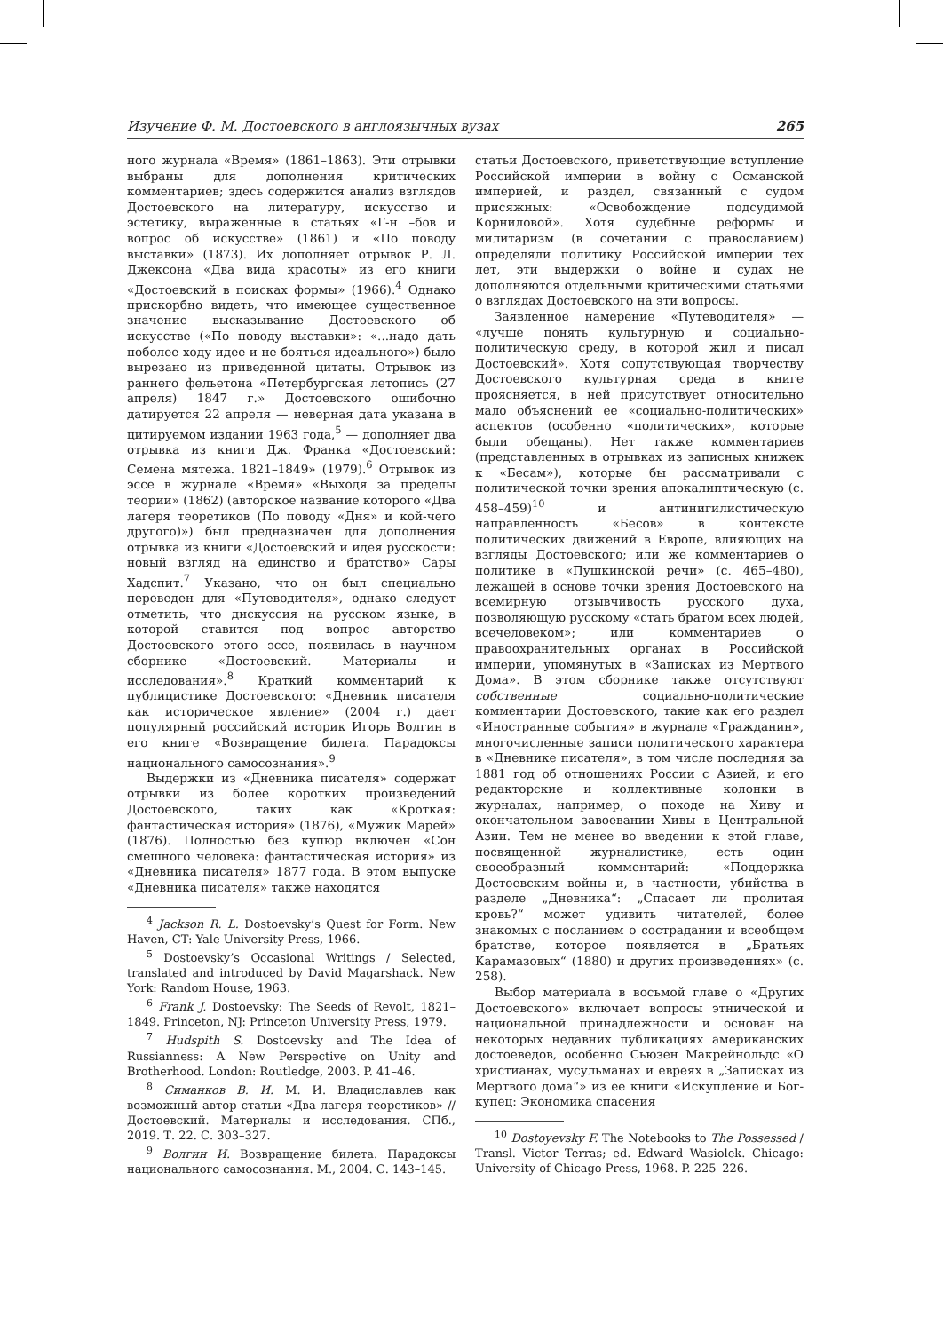Изучение Ф. М. Достоевского в англоязычных вузах 265
ного журнала «Время» (1861–1863). Эти отрывки выбраны для дополнения критических комментариев; здесь содержится анализ взглядов Достоевского на литературу, искусство и эстетику, выраженные в статьях «Г-н –бов и вопрос об искусстве» (1861) и «По поводу выставки» (1873). Их дополняет отрывок Р. Л. Джексона «Два вида красоты» из его книги «Достоевский в поисках формы» (1966).<sup>4</sup> Однако прискорбно видеть, что имеющее существенное значение высказывание Достоевского об искусстве («По поводу выставки»: «...надо дать поболее ходу идее и не бояться идеального») было вырезано из приведенной цитаты. Отрывок из раннего фельетона «Петербургская летопись (27 апреля) 1847 г.» Достоевского ошибочно датируется 22 апреля — неверная дата указана в цитируемом издании 1963 года,<sup>5</sup> — дополняет два отрывка из книги Дж. Франка «Достоевский: Семена мятежа. 1821–1849» (1979).<sup>6</sup> Отрывок из эссе в журнале «Время» «Выходя за пределы теории» (1862) (авторское название которого «Два лагеря теоретиков (По поводу «Дня» и кой-чего другого)») был предназначен для дополнения отрывка из книги «Достоевский и идея русскости: новый взгляд на единство и братство» Сары Хадспит.<sup>7</sup> Указано, что он был специально переведен для «Путеводителя», однако следует отметить, что дискуссия на русском языке, в которой ставится под вопрос авторство Достоевского этого эссе, появилась в научном сборнике «Достоевский. Материалы и исследования».<sup>8</sup> Краткий комментарий к публицистике Достоевского: «Дневник писателя как историческое явление» (2004 г.) дает популярный российский историк Игорь Волгин в его книге «Возвращение билета. Парадоксы национального самосознания».<sup>9</sup>
Выдержки из «Дневника писателя» содержат отрывки из более коротких произведений Достоевского, таких как «Кроткая: фантастическая история» (1876), «Мужик Марей» (1876). Полностью без купюр включен «Сон смешного человека: фантастическая история» из «Дневника писателя» 1877 года. В этом выпуске «Дневника писателя» также находятся
<sup>4</sup> Jackson R. L. Dostoevsky’s Quest for Form. New Haven, CT: Yale University Press, 1966.
<sup>5</sup> Dostoevsky’s Occasional Writings / Selected, translated and introduced by David Magarshack. New York: Random House, 1963.
<sup>6</sup> Frank J. Dostoevsky: The Seeds of Revolt, 1821–1849. Princeton, NJ: Princeton University Press, 1979.
<sup>7</sup> Hudspith S. Dostoevsky and The Idea of Russianness: A New Perspective on Unity and Brotherhood. London: Routledge, 2003. P. 41–46.
<sup>8</sup> Симанков В. И. М. И. Владиславлев как возможный автор статьи «Два лагеря теоретиков» // Достоевский. Материалы и исследования. СПб., 2019. Т. 22. С. 303–327.
<sup>9</sup> Волгин И. Возвращение билета. Парадоксы национального самосознания. М., 2004. С. 143–145.
статьи Достоевского, приветствующие вступление Российской империи в войну с Османской империей, и раздел, связанный с судом присяжных: «Освобождение подсудимой Корниловой». Хотя судебные реформы и милитаризм (в сочетании с православием) определяли политику Российской империи тех лет, эти выдержки о войне и судах не дополняются отдельными критическими статьями о взглядах Достоевского на эти вопросы.
Заявленное намерение «Путеводителя» — «лучше понять культурную и социально-политическую среду, в которой жил и писал Достоевский». Хотя сопутствующая творчеству Достоевского культурная среда в книге проясняется, в ней присутствует относительно мало объяснений ее «социально-политических» аспектов (особенно «политических», которые были обещаны). Нет также комментариев (представленных в отрывках из записных книжек к «Бесам»), которые бы рассматривали с политической точки зрения апокалиптическую (с. 458–459)<sup>10</sup> и антинигилистическую направленность «Бесов» в контексте политических движений в Европе, влияющих на взгляды Достоевского; или же комментариев о политике в «Пушкинской речи» (с. 465–480), лежащей в основе точки зрения Достоевского на всемирную отзывчивость русского духа, позволяющую русскому «стать братом всех людей, всечеловеком»; или комментариев о правоохранительных органах в Российской империи, упомянутых в «Записках из Мертвого Дома». В этом сборнике также отсутствуют собственные социально-политические комментарии Достоевского, такие как его раздел «Иностранные события» в журнале «Гражданин», многочисленные записи политического характера в «Дневнике писателя», в том числе последняя за 1881 год об отношениях России с Азией, и его редакторские и коллективные колонки в журналах, например, о походе на Хиву и окончательном завоевании Хивы в Центральной Азии. Тем не менее во введении к этой главе, посвященной журналистике, есть один своеобразный комментарий: «Поддержка Достоевским войны и, в частности, убийства в разделе „Дневника“: „Спасает ли пролитая кровь?“ может удивить читателей, более знакомых с посланием о сострадании и всеобщем братстве, которое появляется в „Братьях Карамазовых“ (1880) и других произведениях» (с. 258).
Выбор материала в восьмой главе о «Других Достоевского» включает вопросы этнической и национальной принадлежности и основан на некоторых недавних публикациях американских достоеведов, особенно Сьюзен Макрейнольдс «О христианах, мусульманах и евреях в „Записках из Мертвого дома“» из ее книги «Искупление и Бог-купец: Экономика спасения
<sup>10</sup> Dostoyevsky F. The Notebooks to The Possessed / Transl. Victor Terras; ed. Edward Wasiolek. Chicago: University of Chicago Press, 1968. P. 225–226.